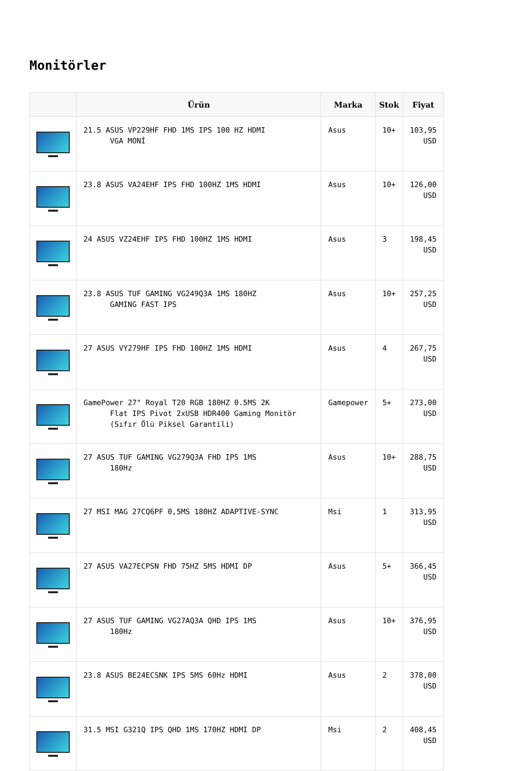Monitörler
| | Ürün | Marka | Stok | Fiyat |
| --- | --- | --- | --- | --- |
| | 21.5 ASUS VP229HF FHD 1MS IPS 100 HZ HDMI VGA MONİ | Asus | 10+ | 103,95 USD |
| | 23.8 ASUS VA24EHF IPS FHD 100HZ 1MS HDMI | Asus | 10+ | 126,00 USD |
| | 24 ASUS VZ24EHF IPS FHD 100HZ 1MS HDMI | Asus | 3 | 198,45 USD |
| | 23.8 ASUS TUF GAMING VG249Q3A 1MS 180HZ GAMING FAST IPS | Asus | 10+ | 257,25 USD |
| | 27 ASUS VY279HF IPS FHD 100HZ 1MS HDMI | Asus | 4 | 267,75 USD |
| | GamePower 27" Royal T20 RGB 180HZ 0.5MS 2K Flat IPS Pivot 2xUSB HDR400 Gaming Monitör (Sıfır Ölü Piksel Garantili) | Gamepower | 5+ | 273,00 USD |
| | 27 ASUS TUF GAMING VG279Q3A FHD IPS 1MS 180Hz | Asus | 10+ | 288,75 USD |
| | 27 MSI MAG 27CQ6PF 0,5MS 180HZ ADAPTIVE-SYNC | Msi | 1 | 313,95 USD |
| | 27 ASUS VA27ECPSN FHD 75HZ 5MS HDMI DP | Asus | 5+ | 366,45 USD |
| | 27 ASUS TUF GAMING VG27AQ3A QHD IPS 1MS 180Hz | Asus | 10+ | 376,95 USD |
| | 23.8 ASUS BE24ECSNK IPS 5MS 60Hz HDMI | Asus | 2 | 378,00 USD |
| | 31.5 MSI G321Q IPS QHD 1MS 170HZ HDMI DP | Msi | 2 | 408,45 USD |